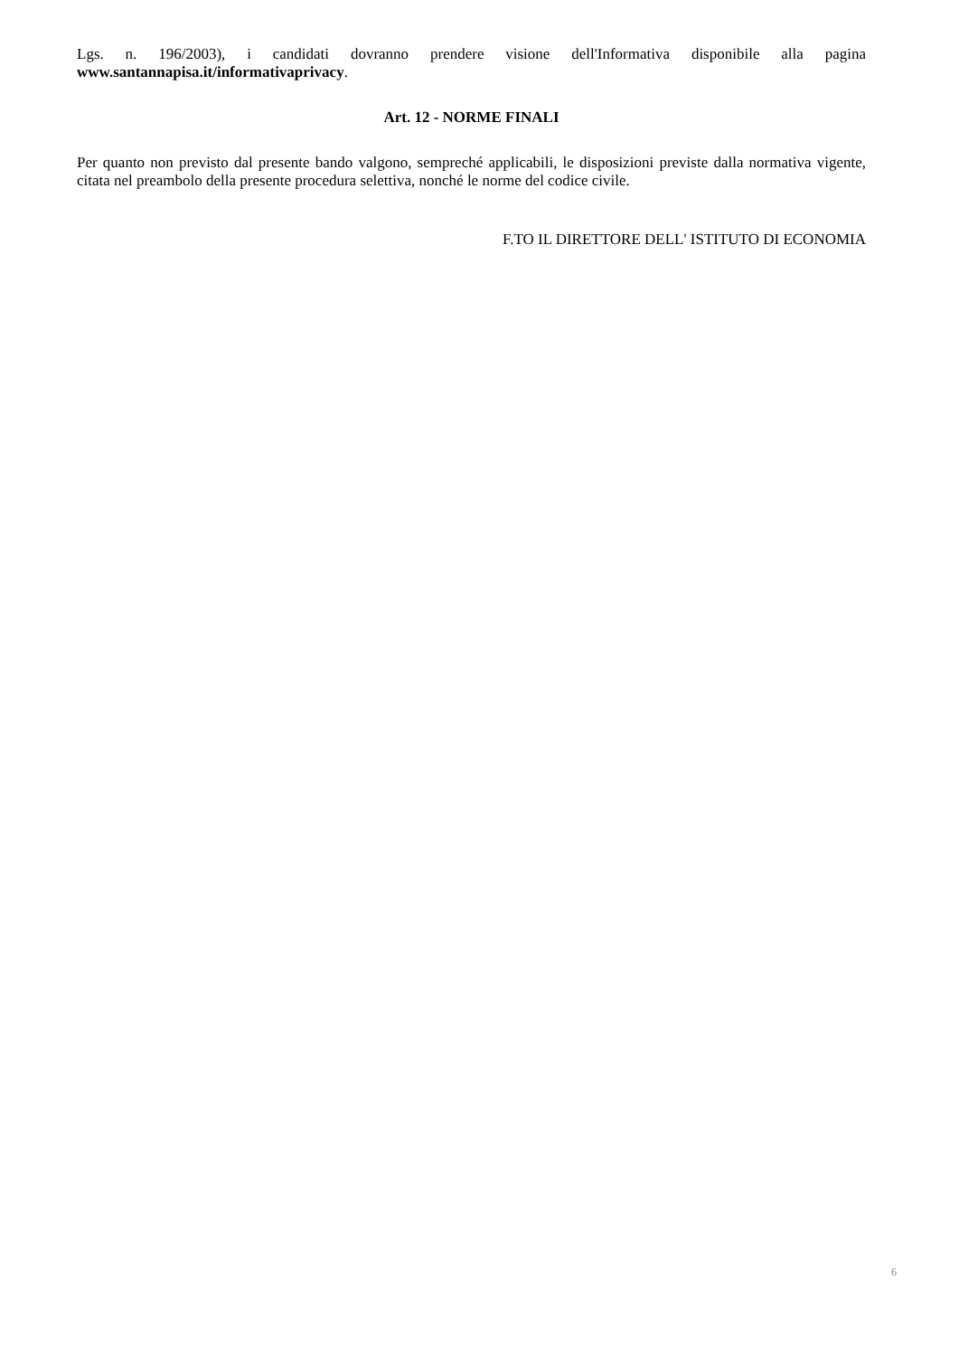Lgs. n. 196/2003), i candidati dovranno prendere visione dell'Informativa disponibile alla pagina www.santannapisa.it/informativaprivacy.
Art. 12 - NORME FINALI
Per quanto non previsto dal presente bando valgono, sempreché applicabili, le disposizioni previste dalla normativa vigente, citata nel preambolo della presente procedura selettiva, nonché le norme del codice civile.
F.TO IL DIRETTORE DELL' ISTITUTO DI ECONOMIA
6